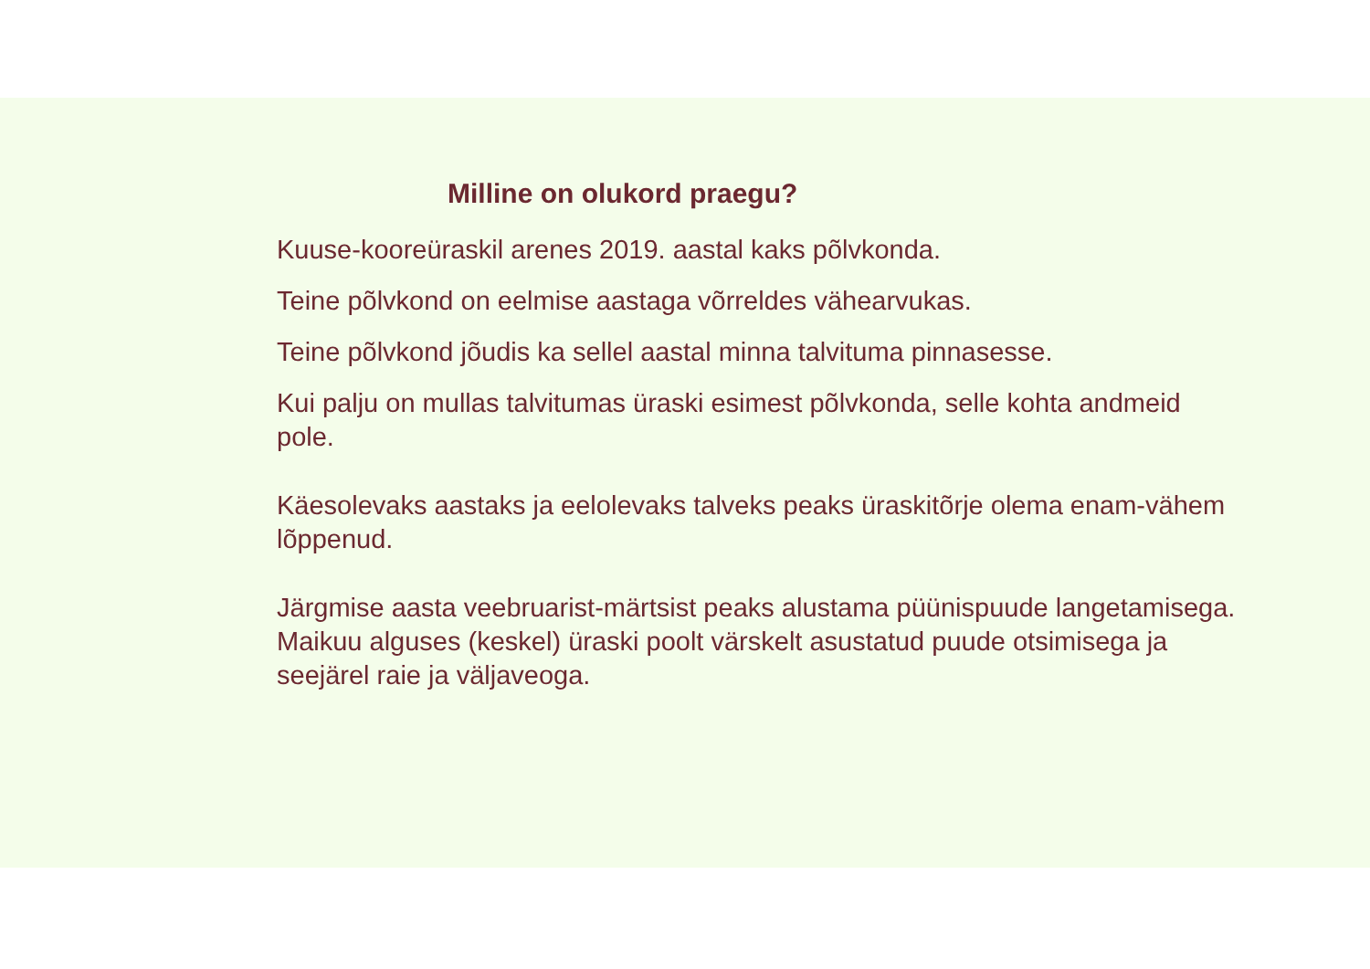Milline on olukord praegu?
Kuuse-kooreüraskil arenes 2019. aastal kaks põlvkonda.
Teine põlvkond on eelmise aastaga võrreldes vähearvukas.
Teine põlvkond jõudis ka sellel aastal minna talvituma pinnasesse.
Kui palju on mullas talvitumas üraski esimest põlvkonda, selle kohta andmeid pole.
Käesolevaks aastaks ja eelolevaks talveks peaks üraskitõrje olema enam-vähem lõppenud.
Järgmise aasta veebruarist-märtsist peaks alustama püünispuude langetamisega.
Maikuu alguses (keskel) üraski poolt värskelt asustatud puude otsimisega ja seejärel raie ja väljaveoga.